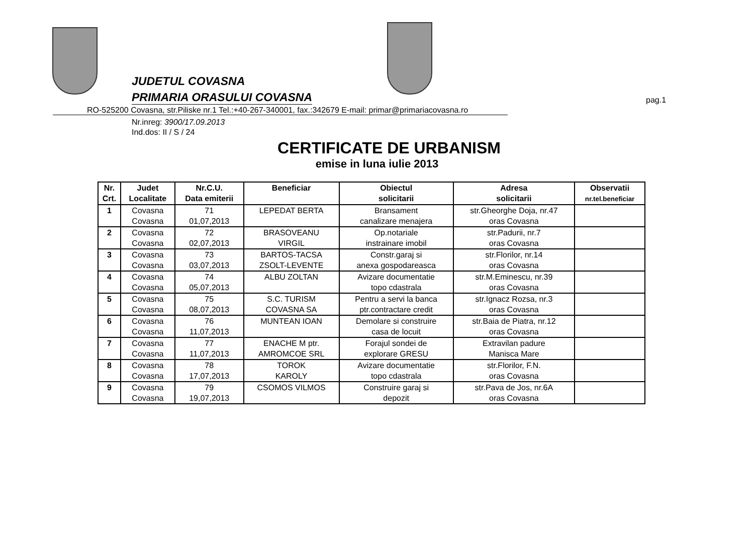JUDETUL COVASNA
PRIMARIA ORASULUI COVASNA pag.1
RO-525200 Covasna, str.Piliske nr.1 Tel.:+40-267-340001, fax.:342679 E-mail: primar@primariacovasna.ro
Nr.inreg: 3900/17.09.2013
Ind.dos: II / S / 24
CERTIFICATE DE URBANISM
emise in luna iulie 2013
| Nr. Crt. | Judet Localitate | Nr.C.U. Data emiterii | Beneficiar | Obiectul solicitarii | Adresa solicitarii | Observatii nr.tel.beneficiar |
| --- | --- | --- | --- | --- | --- | --- |
| 1 | Covasna Covasna | 71 01,07,2013 | LEPEDAT BERTA | Bransament canalizare menajera | str.Gheorghe Doja, nr.47 oras Covasna | |
| 2 | Covasna Covasna | 72 02,07,2013 | BRASOVEANU VIRGIL | Op.notariale instrainare imobil | str.Padurii, nr.7 oras Covasna | |
| 3 | Covasna Covasna | 73 03,07,2013 | BARTOS-TACSA ZSOLT-LEVENTE | Constr.garaj si anexa gospodareasca | str.Florilor, nr.14 oras Covasna | |
| 4 | Covasna Covasna | 74 05,07,2013 | ALBU ZOLTAN | Avizare documentatie topo cdastrala | str.M.Eminescu, nr.39 oras Covasna | |
| 5 | Covasna Covasna | 75 08,07,2013 | S.C. TURISM COVASNA SA | Pentru a servi la banca ptr.contractare credit | str.Ignacz Rozsa, nr.3 oras Covasna | |
| 6 | Covasna Covasna | 76 11,07,2013 | MUNTEAN IOAN | Demolare si construire casa de locuit | str.Baia de Piatra, nr.12 oras Covasna | |
| 7 | Covasna Covasna | 77 11,07,2013 | ENACHE M ptr. AMROMCOE SRL | Forajul sondei de explorare GRESU | Extravilan padure Manisca Mare | |
| 8 | Covasna Covasna | 78 17,07,2013 | TOROK KAROLY | Avizare documentatie topo cdastrala | str.Florilor, F.N. oras Covasna | |
| 9 | Covasna Covasna | 79 19,07,2013 | CSOMOS VILMOS | Construire garaj si depozit | str.Pava de Jos, nr.6A oras Covasna | |